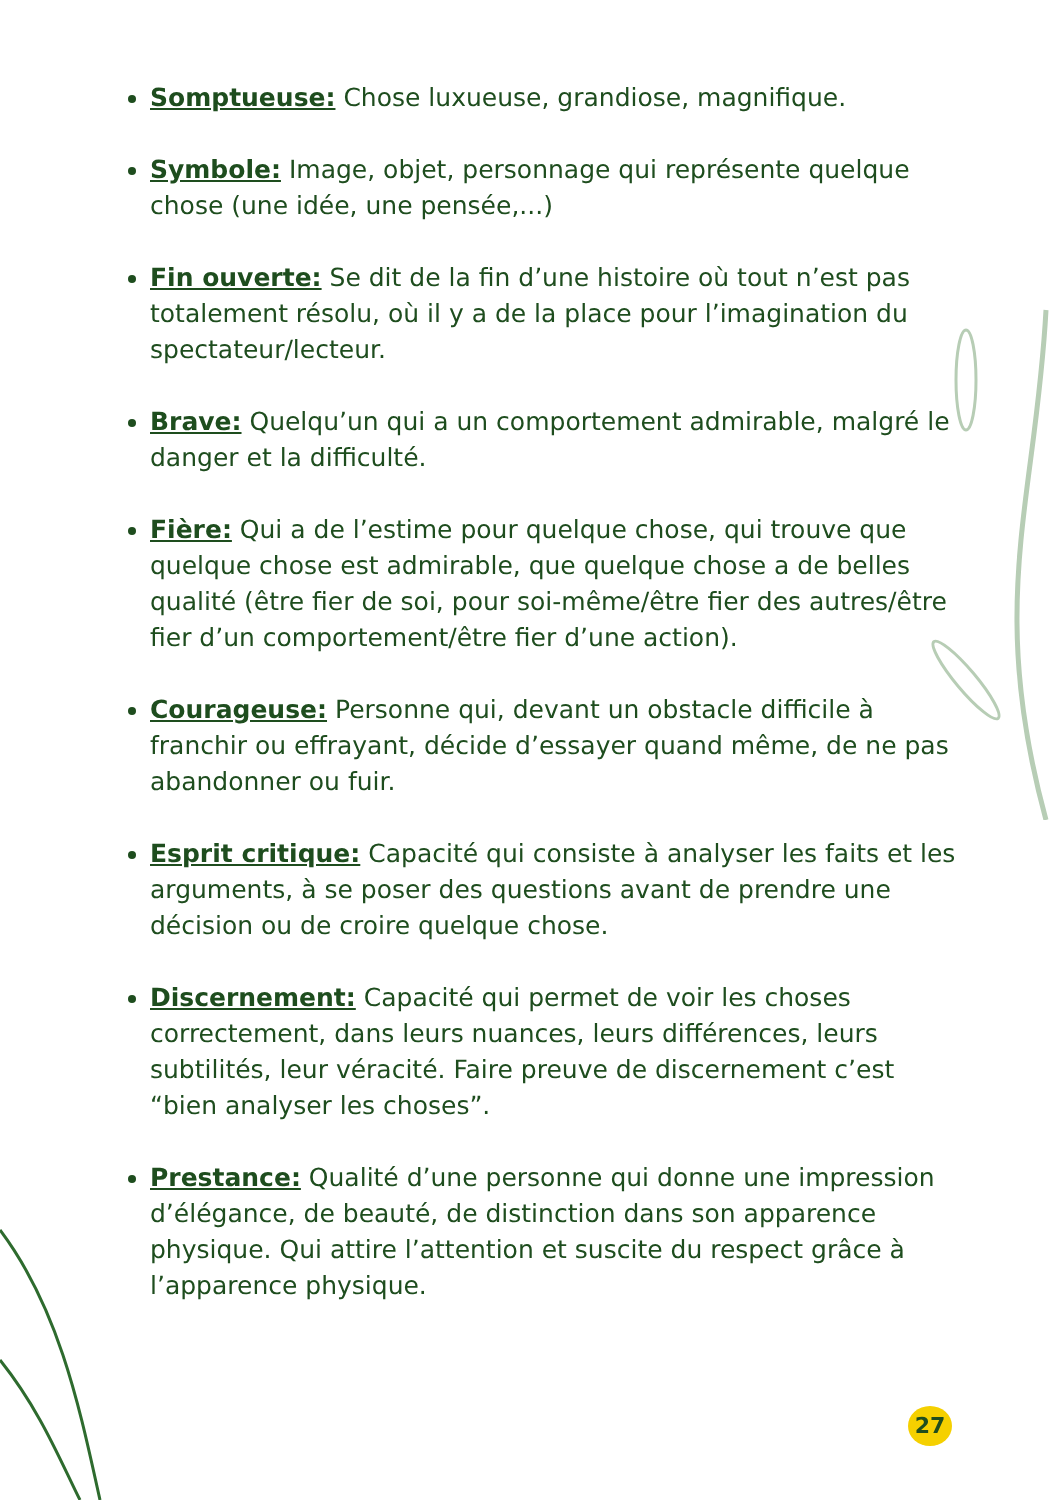Somptueuse: Chose luxueuse, grandiose, magnifique.
Symbole: Image, objet, personnage qui représente quelque chose (une idée, une pensée,...)
Fin ouverte: Se dit de la fin d’une histoire où tout n’est pas totalement résolu, où il y a de la place pour l’imagination du spectateur/lecteur.
Brave: Quelqu’un qui a un comportement admirable, malgré le danger et la difficulté.
Fière: Qui a de l’estime pour quelque chose, qui trouve que quelque chose est admirable, que quelque chose a de belles qualité (être fier de soi, pour soi-même/être fier des autres/être fier d’un comportement/être fier d’une action).
Courageuse: Personne qui, devant un obstacle difficile à franchir ou effrayant, décide d’essayer quand même, de ne pas abandonner ou fuir.
Esprit critique: Capacité qui consiste à analyser les faits et les arguments, à se poser des questions avant de prendre une décision ou de croire quelque chose.
Discernement: Capacité qui permet de voir les choses correctement, dans leurs nuances, leurs différences, leurs subtilités, leur véracité. Faire preuve de discernement c’est “bien analyser les choses”.
Prestance: Qualité d’une personne qui donne une impression d’élégance, de beauté, de distinction dans son apparence physique. Qui attire l’attention et suscite du respect grâce à l’apparence physique.
27